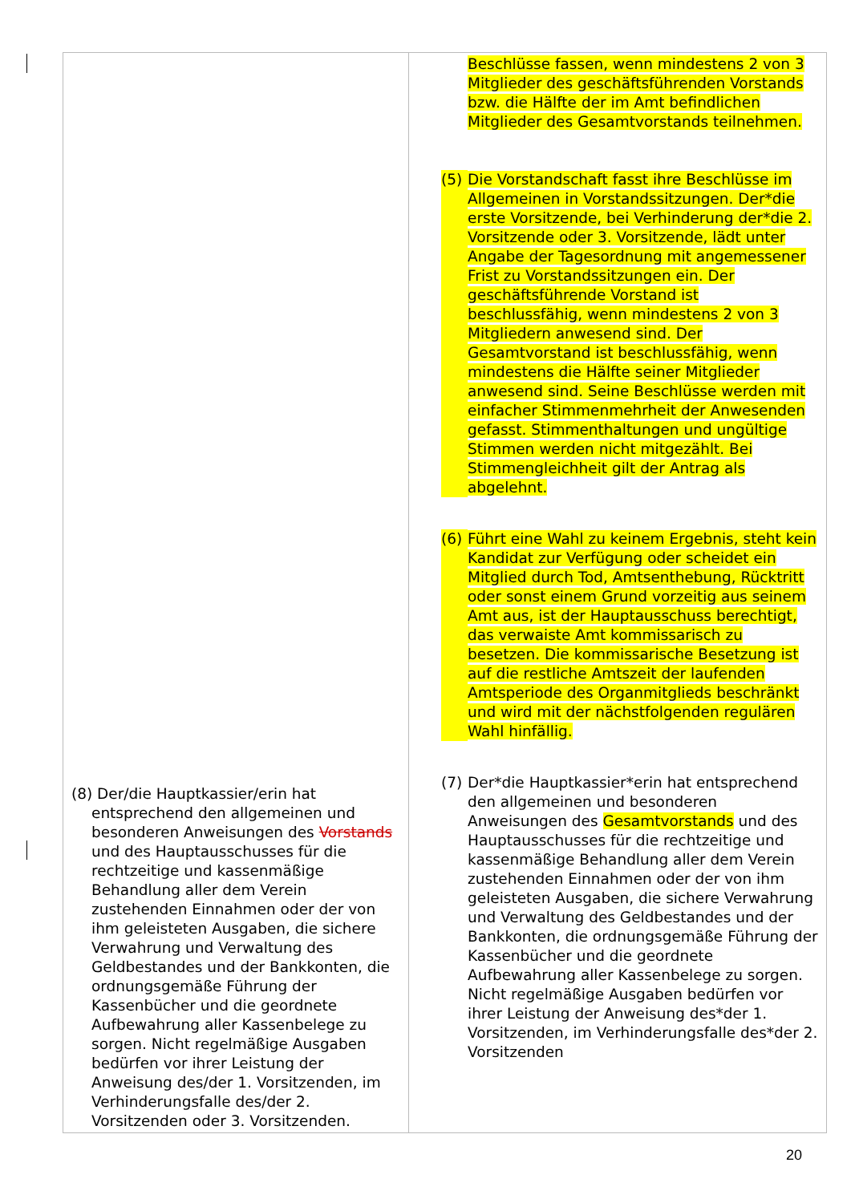| (8) Der/die Hauptkassier/erin hat entsprechend den allgemeinen und besonderen Anweisungen des Vorstands und des Hauptausschusses für die rechtzeitige und kassenmäßige Behandlung aller dem Verein zustehenden Einnahmen oder der von ihm geleisteten Ausgaben, die sichere Verwahrung und Verwaltung des Geldbestandes und der Bankkonten, die ordnungsgemäße Führung der Kassenbücher und die geordnete Aufbewahrung aller Kassenbelege zu sorgen. Nicht regelmäßige Ausgaben bedürfen vor ihrer Leistung der Anweisung des/der 1. Vorsitzenden, im Verhinderungsfalle des/der 2. Vorsitzenden oder 3. Vorsitzenden. | Beschlüsse fassen, wenn mindestens 2 von 3 Mitglieder des geschäftsführenden Vorstands bzw. die Hälfte der im Amt befindlichen Mitglieder des Gesamtvorstands teilnehmen. (5) Die Vorstandschaft fasst ihre Beschlüsse im Allgemeinen in Vorstandssitzungen. Der*die erste Vorsitzende, bei Verhinderung der*die 2. Vorsitzende oder 3. Vorsitzende, lädt unter Angabe der Tagesordnung mit angemessener Frist zu Vorstandssitzungen ein. Der geschäftsführende Vorstand ist beschlussfähig, wenn mindestens 2 von 3 Mitgliedern anwesend sind. Der Gesamtvorstand ist beschlussfähig, wenn mindestens die Hälfte seiner Mitglieder anwesend sind. Seine Beschlüsse werden mit einfacher Stimmenmehrheit der Anwesenden gefasst. Stimmenthaltungen und ungültige Stimmen werden nicht mitgezählt. Bei Stimmengleichheit gilt der Antrag als abgelehnt. (6) Führt eine Wahl zu keinem Ergebnis, steht kein Kandidat zur Verfügung oder scheidet ein Mitglied durch Tod, Amtsenthebung, Rücktritt oder sonst einem Grund vorzeitig aus seinem Amt aus, ist der Hauptausschuss berechtigt, das verwaiste Amt kommissarisch zu besetzen. Die kommissarische Besetzung ist auf die restliche Amtszeit der laufenden Amtsperiode des Organmitglieds beschränkt und wird mit der nächstfolgenden regulären Wahl hinfällig. (7) Der*die Hauptkassier*erin hat entsprechend den allgemeinen und besonderen Anweisungen des Gesamtvorstands und des Hauptausschusses für die rechtzeitige und kassenmäßige Behandlung aller dem Verein zustehenden Einnahmen oder der von ihm geleisteten Ausgaben, die sichere Verwahrung und Verwaltung des Geldbestandes und der Bankkonten, die ordnungsgemäße Führung der Kassenbücher und die geordnete Aufbewahrung aller Kassenbelege zu sorgen. Nicht regelmäßige Ausgaben bedürfen vor ihrer Leistung der Anweisung des*der 1. Vorsitzenden, im Verhinderungsfalle des*der 2. Vorsitzenden |
20